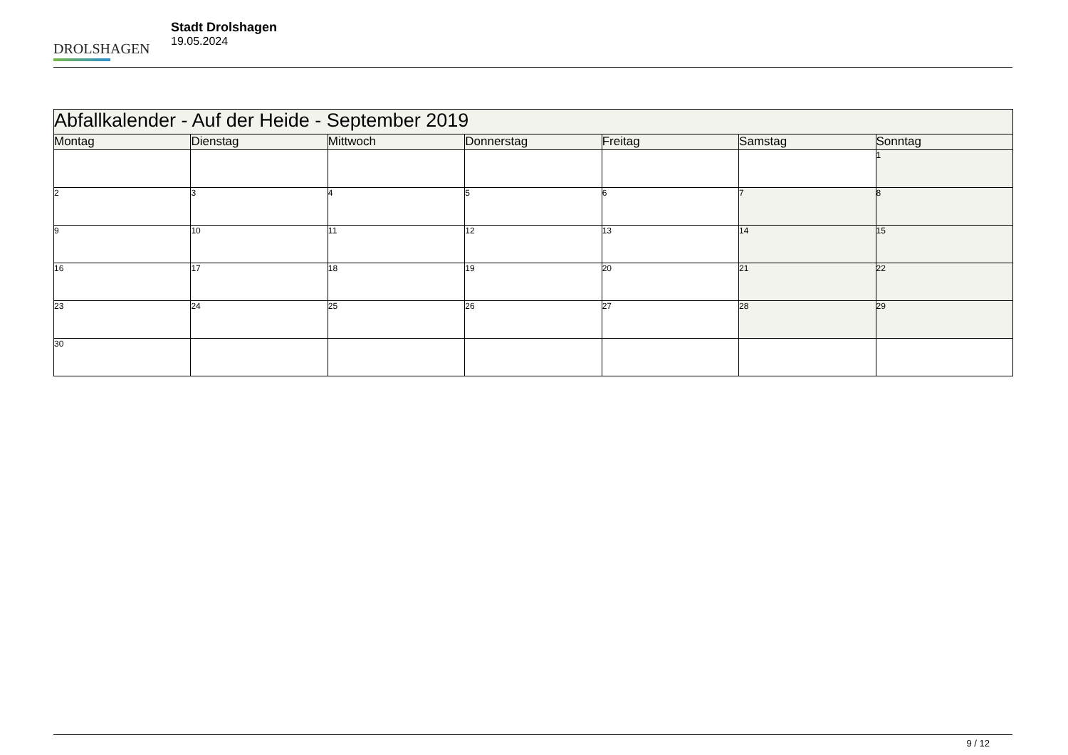DROLSHAGEN
Stadt Drolshagen
19.05.2024
| Abfallkalender - Auf der Heide - September 2019 | | | | | | |
| --- | --- | --- | --- | --- | --- | --- |
| Montag | Dienstag | Mittwoch | Donnerstag | Freitag | Samstag | Sonntag |
| | | | | | | 1 |
| 2 | 3 | 4 | 5 | 6 | 7 | 8 |
| 9 | 10 | 11 | 12 | 13 | 14 | 15 |
| 16 | 17 | 18 | 19 | 20 | 21 | 22 |
| 23 | 24 | 25 | 26 | 27 | 28 | 29 |
| 30 | | | | | | |
9 / 12